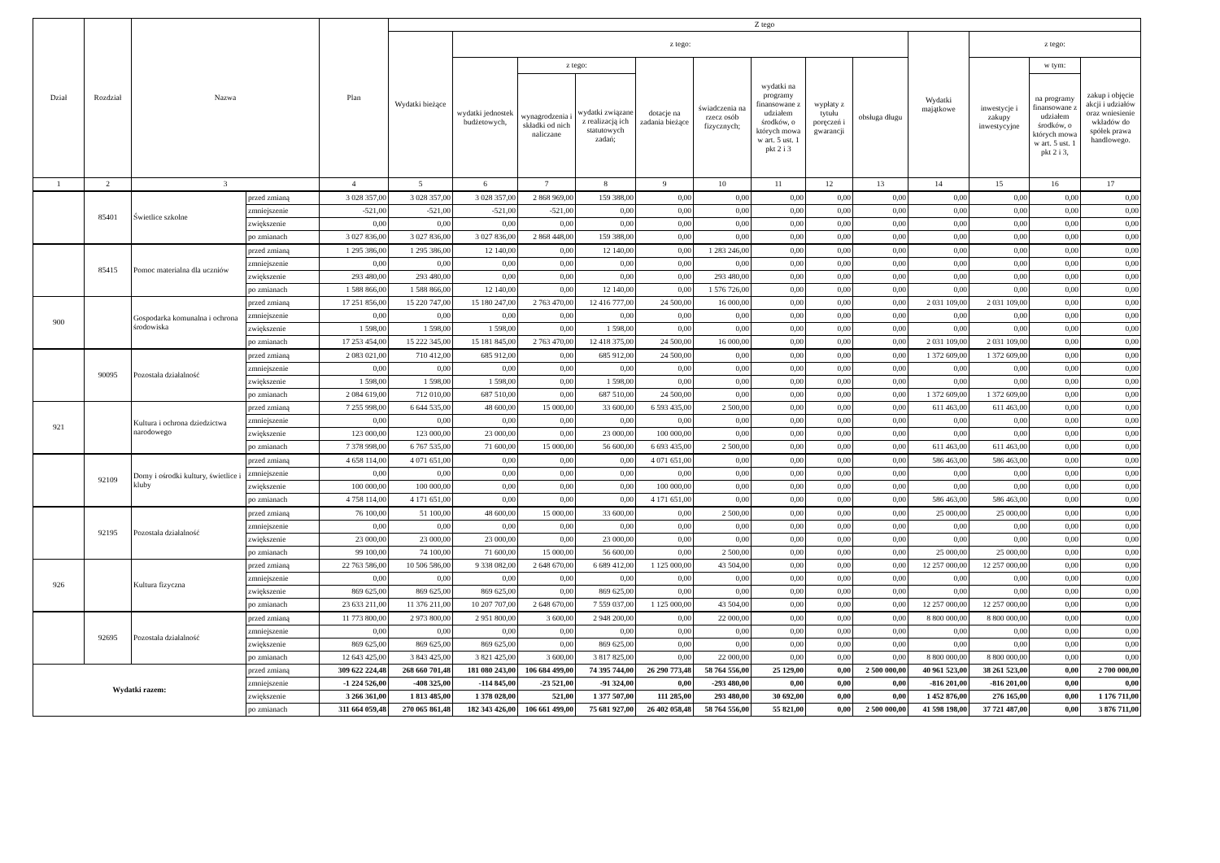| Dział | Rozdział | Nazwa | | Plan | Z tego | | | | | | | | | | | | |
| --- | --- | --- | --- | --- | --- | --- | --- | --- | --- | --- | --- | --- | --- | --- | --- | --- | --- |
| | | | | | Wydatki bieżące | z tego: | | | | | | | | Wydatki majątkowe | z tego: | | |
| | | | | | | wydatki jednostek budżetowych, | z tego: | | dotacje na zadania bieżące | świadczenia na rzecz osób fizycznych; | wydatki na programy finansowane z udziałem środków, o których mowa w art. 5 ust. 1 pkt 2 i 3 | wypłaty z tytułu poręczeń i gwarancji | obsługa długu | | inwestycje i zakupy inwestycyjne | w tym: | zakup i objęcie akcji i udziałów oraz wniesienie wkładów do spółek prawa handlowego. |
| | | | | | | | wynagrodzenia i składki od nich naliczane | wydatki związane z realizacją ich statutowych zadań; | | | | | | | | na programy finansowane z udziałem środków, o których mowa w art. 5 ust. 1 pkt 2 i 3, | |
| 1 | 2 | 3 | | 4 | 5 | 6 | 7 | 8 | 9 | 10 | 11 | 12 | 13 | 14 | 15 | 16 | 17 |
| | 85401 | Świetlice szkolne | przed zmianą | 3 028 357,00 | 3 028 357,00 | 3 028 357,00 | 2 868 969,00 | 159 388,00 | 0,00 | 0,00 | 0,00 | 0,00 | 0,00 | 0,00 | 0,00 | 0,00 | 0,00 |
| | | | zmniejszenie | -521,00 | -521,00 | -521,00 | -521,00 | 0,00 | 0,00 | 0,00 | 0,00 | 0,00 | 0,00 | 0,00 | 0,00 | 0,00 | 0,00 |
| | | | zwiększenie | 0,00 | 0,00 | 0,00 | 0,00 | 0,00 | 0,00 | 0,00 | 0,00 | 0,00 | 0,00 | 0,00 | 0,00 | 0,00 | 0,00 |
| | | | po zmianach | 3 027 836,00 | 3 027 836,00 | 3 027 836,00 | 2 868 448,00 | 159 388,00 | 0,00 | 0,00 | 0,00 | 0,00 | 0,00 | 0,00 | 0,00 | 0,00 | 0,00 |
| | 85415 | Pomoc materialna dla uczniów | przed zmianą | 1 295 386,00 | 1 295 386,00 | 12 140,00 | 0,00 | 12 140,00 | 0,00 | 1 283 246,00 | 0,00 | 0,00 | 0,00 | 0,00 | 0,00 | 0,00 | 0,00 |
| | | | zmniejszenie | 0,00 | 0,00 | 0,00 | 0,00 | 0,00 | 0,00 | 0,00 | 0,00 | 0,00 | 0,00 | 0,00 | 0,00 | 0,00 | 0,00 |
| | | | zwiększenie | 293 480,00 | 293 480,00 | 0,00 | 0,00 | 0,00 | 0,00 | 293 480,00 | 0,00 | 0,00 | 0,00 | 0,00 | 0,00 | 0,00 | 0,00 |
| | | | po zmianach | 1 588 866,00 | 1 588 866,00 | 12 140,00 | 0,00 | 12 140,00 | 0,00 | 1 576 726,00 | 0,00 | 0,00 | 0,00 | 0,00 | 0,00 | 0,00 | 0,00 |
| 900 | | Gospodarka komunalna i ochrona środowiska | przed zmianą | 17 251 856,00 | 15 220 747,00 | 15 180 247,00 | 2 763 470,00 | 12 416 777,00 | 24 500,00 | 16 000,00 | 0,00 | 0,00 | 0,00 | 2 031 109,00 | 2 031 109,00 | 0,00 | 0,00 |
| | | | zmniejszenie | 0,00 | 0,00 | 0,00 | 0,00 | 0,00 | 0,00 | 0,00 | 0,00 | 0,00 | 0,00 | 0,00 | 0,00 | 0,00 | 0,00 |
| | | | zwiększenie | 1 598,00 | 1 598,00 | 1 598,00 | 0,00 | 1 598,00 | 0,00 | 0,00 | 0,00 | 0,00 | 0,00 | 0,00 | 0,00 | 0,00 | 0,00 |
| | | | po zmianach | 17 253 454,00 | 15 222 345,00 | 15 181 845,00 | 2 763 470,00 | 12 418 375,00 | 24 500,00 | 16 000,00 | 0,00 | 0,00 | 0,00 | 2 031 109,00 | 2 031 109,00 | 0,00 | 0,00 |
| | 90095 | Pozostała działalność | przed zmianą | 2 083 021,00 | 710 412,00 | 685 912,00 | 0,00 | 685 912,00 | 24 500,00 | 0,00 | 0,00 | 0,00 | 0,00 | 1 372 609,00 | 1 372 609,00 | 0,00 | 0,00 |
| | | | zmniejszenie | 0,00 | 0,00 | 0,00 | 0,00 | 0,00 | 0,00 | 0,00 | 0,00 | 0,00 | 0,00 | 0,00 | 0,00 | 0,00 | 0,00 |
| | | | zwiększenie | 1 598,00 | 1 598,00 | 1 598,00 | 0,00 | 1 598,00 | 0,00 | 0,00 | 0,00 | 0,00 | 0,00 | 0,00 | 0,00 | 0,00 | 0,00 |
| | | | po zmianach | 2 084 619,00 | 712 010,00 | 687 510,00 | 0,00 | 687 510,00 | 24 500,00 | 0,00 | 0,00 | 0,00 | 0,00 | 1 372 609,00 | 1 372 609,00 | 0,00 | 0,00 |
| 921 | | Kultura i ochrona dziedzictwa narodowego | przed zmianą | 7 255 998,00 | 6 644 535,00 | 48 600,00 | 15 000,00 | 33 600,00 | 6 593 435,00 | 2 500,00 | 0,00 | 0,00 | 0,00 | 611 463,00 | 611 463,00 | 0,00 | 0,00 |
| | | | zmniejszenie | 0,00 | 0,00 | 0,00 | 0,00 | 0,00 | 0,00 | 0,00 | 0,00 | 0,00 | 0,00 | 0,00 | 0,00 | 0,00 | 0,00 |
| | | | zwiększenie | 123 000,00 | 123 000,00 | 23 000,00 | 0,00 | 23 000,00 | 100 000,00 | 0,00 | 0,00 | 0,00 | 0,00 | 0,00 | 0,00 | 0,00 | 0,00 |
| | | | po zmianach | 7 378 998,00 | 6 767 535,00 | 71 600,00 | 15 000,00 | 56 600,00 | 6 693 435,00 | 2 500,00 | 0,00 | 0,00 | 0,00 | 611 463,00 | 611 463,00 | 0,00 | 0,00 |
| | 92109 | Domy i ośrodki kultury, świetlice i kluby | przed zmianą | 4 658 114,00 | 4 071 651,00 | 0,00 | 0,00 | 0,00 | 4 071 651,00 | 0,00 | 0,00 | 0,00 | 0,00 | 586 463,00 | 586 463,00 | 0,00 | 0,00 |
| | | | zmniejszenie | 0,00 | 0,00 | 0,00 | 0,00 | 0,00 | 0,00 | 0,00 | 0,00 | 0,00 | 0,00 | 0,00 | 0,00 | 0,00 | 0,00 |
| | | | zwiększenie | 100 000,00 | 100 000,00 | 0,00 | 0,00 | 0,00 | 100 000,00 | 0,00 | 0,00 | 0,00 | 0,00 | 0,00 | 0,00 | 0,00 | 0,00 |
| | | | po zmianach | 4 758 114,00 | 4 171 651,00 | 0,00 | 0,00 | 0,00 | 4 171 651,00 | 0,00 | 0,00 | 0,00 | 0,00 | 586 463,00 | 586 463,00 | 0,00 | 0,00 |
| | 92195 | Pozostała działalność | przed zmianą | 76 100,00 | 51 100,00 | 48 600,00 | 15 000,00 | 33 600,00 | 0,00 | 2 500,00 | 0,00 | 0,00 | 0,00 | 25 000,00 | 25 000,00 | 0,00 | 0,00 |
| | | | zmniejszenie | 0,00 | 0,00 | 0,00 | 0,00 | 0,00 | 0,00 | 0,00 | 0,00 | 0,00 | 0,00 | 0,00 | 0,00 | 0,00 | 0,00 |
| | | | zwiększenie | 23 000,00 | 23 000,00 | 23 000,00 | 0,00 | 23 000,00 | 0,00 | 0,00 | 0,00 | 0,00 | 0,00 | 0,00 | 0,00 | 0,00 | 0,00 |
| | | | po zmianach | 99 100,00 | 74 100,00 | 71 600,00 | 15 000,00 | 56 600,00 | 0,00 | 2 500,00 | 0,00 | 0,00 | 0,00 | 25 000,00 | 25 000,00 | 0,00 | 0,00 |
| 926 | | Kultura fizyczna | przed zmianą | 22 763 586,00 | 10 506 586,00 | 9 338 082,00 | 2 648 670,00 | 6 689 412,00 | 1 125 000,00 | 43 504,00 | 0,00 | 0,00 | 0,00 | 12 257 000,00 | 12 257 000,00 | 0,00 | 0,00 |
| | | | zmniejszenie | 0,00 | 0,00 | 0,00 | 0,00 | 0,00 | 0,00 | 0,00 | 0,00 | 0,00 | 0,00 | 0,00 | 0,00 | 0,00 | 0,00 |
| | | | zwiększenie | 869 625,00 | 869 625,00 | 869 625,00 | 0,00 | 869 625,00 | 0,00 | 0,00 | 0,00 | 0,00 | 0,00 | 0,00 | 0,00 | 0,00 | 0,00 |
| | | | po zmianach | 23 633 211,00 | 11 376 211,00 | 10 207 707,00 | 2 648 670,00 | 7 559 037,00 | 1 125 000,00 | 43 504,00 | 0,00 | 0,00 | 0,00 | 12 257 000,00 | 12 257 000,00 | 0,00 | 0,00 |
| | 92695 | Pozostała działalność | przed zmianą | 11 773 800,00 | 2 973 800,00 | 2 951 800,00 | 3 600,00 | 2 948 200,00 | 0,00 | 22 000,00 | 0,00 | 0,00 | 0,00 | 8 800 000,00 | 8 800 000,00 | 0,00 | 0,00 |
| | | | zmniejszenie | 0,00 | 0,00 | 0,00 | 0,00 | 0,00 | 0,00 | 0,00 | 0,00 | 0,00 | 0,00 | 0,00 | 0,00 | 0,00 | 0,00 |
| | | | zwiększenie | 869 625,00 | 869 625,00 | 869 625,00 | 0,00 | 869 625,00 | 0,00 | 0,00 | 0,00 | 0,00 | 0,00 | 0,00 | 0,00 | 0,00 | 0,00 |
| | | | po zmianach | 12 643 425,00 | 3 843 425,00 | 3 821 425,00 | 3 600,00 | 3 817 825,00 | 0,00 | 22 000,00 | 0,00 | 0,00 | 0,00 | 8 800 000,00 | 8 800 000,00 | 0,00 | 0,00 |
| Wydatki razem: | | | przed zmianą | 309 622 224,48 | 268 660 701,48 | 181 080 243,00 | 106 684 499,00 | 74 395 744,00 | 26 290 773,48 | 58 764 556,00 | 25 129,00 | 0,00 | 2 500 000,00 | 40 961 523,00 | 38 261 523,00 | 0,00 | 2 700 000,00 |
| | | | zmniejszenie | -1 224 526,00 | -408 325,00 | -114 845,00 | -23 521,00 | -91 324,00 | 0,00 | -293 480,00 | 0,00 | 0,00 | 0,00 | -816 201,00 | -816 201,00 | 0,00 | 0,00 |
| | | | zwiększenie | 3 266 361,00 | 1 813 485,00 | 1 378 028,00 | 521,00 | 1 377 507,00 | 111 285,00 | 293 480,00 | 30 692,00 | 0,00 | 0,00 | 1 452 876,00 | 276 165,00 | 0,00 | 1 176 711,00 |
| | | | po zmianach | 311 664 059,48 | 270 065 861,48 | 182 343 426,00 | 106 661 499,00 | 75 681 927,00 | 26 402 058,48 | 58 764 556,00 | 55 821,00 | 0,00 | 2 500 000,00 | 41 598 198,00 | 37 721 487,00 | 0,00 | 3 876 711,00 |